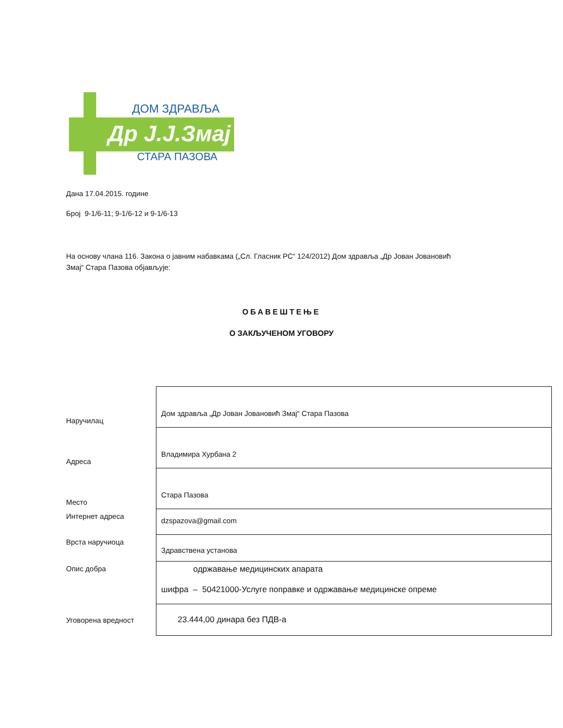ДОМ ЗДРАВЉА
Др Ј.Ј.Змај
СТАРА ПАЗОВА
Дана 17.04.2015. године
Број 9-1/6-11; 9-1/6-12 и 9-1/6-13
На основу члана 116. Закона о јавним набавкама („Сл. Гласник РС“ 124/2012) Дом здравља „Др Јован Јовановић Змај“ Стара Пазова објављује:
ОБАВЕШТЕЊЕ
О ЗАКЉУЧЕНОМ УГОВОРУ
| Наручилац | Дом здравља „Др Јован Јовановић Змај“ Стара Пазова |
| Адреса | Владимира Хурбана 2 |
| Место | Стара Пазова |
| Интернет адреса | dzspazova@gmail.com |
| Врста наручиоца | Здравствена установа |
| Опис добра | одржавање медицинских апарата шифра – 50421000-Услуге поправке и одржавање медицинске опреме |
| Уговорена вредност | 23.444,00 динара без ПДВ-а |